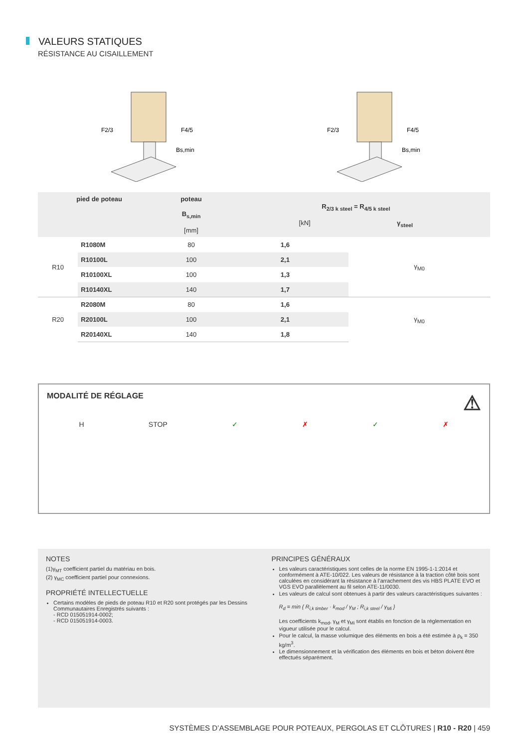VALEURS STATIQUES
RÉSISTANCE AU CISAILLEMENT
F2/3
F4/5
Bs,min
F2/3
F4/5
Bs,min
| pied de poteau | | poteau B<sub>s,min</sub> [mm] | R<sub>2/3 k steel</sub> = R<sub>4/5 k steel</sub> [kN] γ<sub>steel</sub> | |
| --- | --- | --- | --- | --- |
| R10 | R1080M | 80 | 1,6 | γ<sub>M0</sub> |
| | R10100L | 100 | 2,1 | |
| | R10100XL | 100 | 1,3 | |
| | R10140XL | 140 | 1,7 | |
| R20 | R2080M | 80 | 1,6 | γ<sub>M0</sub> |
| | R20100L | 100 | 2,1 | |
| | R20140XL | 140 | 1,8 | |
MODALITÉ DE RÉGLAGE ⚠
H STOP ✓ ✗ ✓ ✗
NOTES
(1)γ<sub>MT</sub> coefficient partiel du matériau en bois.
(2) γ<sub>MC</sub> coefficient partiel pour connexions.
PROPRIÉTÉ INTELLECTUELLE
Certains modèles de pieds de poteau R10 et R20 sont protégés par les Dessins Communautaires Enregistrés suivants :
- RCD 015051914-0002;
- RCD 015051914-0003.
PRINCIPES GÉNÉRAUX
Les valeurs caractéristiques sont celles de la norme EN 1995-1-1:2014 et conformément à ATE-10/022. Les valeurs de résistance à la traction côté bois sont calculées en considérant la résistance à l’arrachement des vis HBS PLATE EVO et VGS EVO parallèlement au fil selon ATE-11/0030.
Les valeurs de calcul sont obtenues à partir des valeurs caractéristiques suivantes :
R<sub>d</sub> = min { R<sub>i,k timber</sub> · k<sub>mod</sub> / γ<sub>M</sub> ; R<sub>i,k steel</sub> / γ<sub>Mi</sub> }
Les coefficients k<sub>mod</sub>, γ<sub>M</sub> et γ<sub>Mi</sub> sont établis en fonction de la réglementation en vigueur utilisée pour le calcul.
Pour le calcul, la masse volumique des éléments en bois a été estimée à ρ<sub>k</sub> = 350 kg/m<sup>3</sup>.
Le dimensionnement et la vérification des éléments en bois et béton doivent être effectués séparément.
SYSTÈMES D’ASSEMBLAGE POUR POTEAUX, PERGOLAS ET CLÔTURES | R10 - R20 | 459